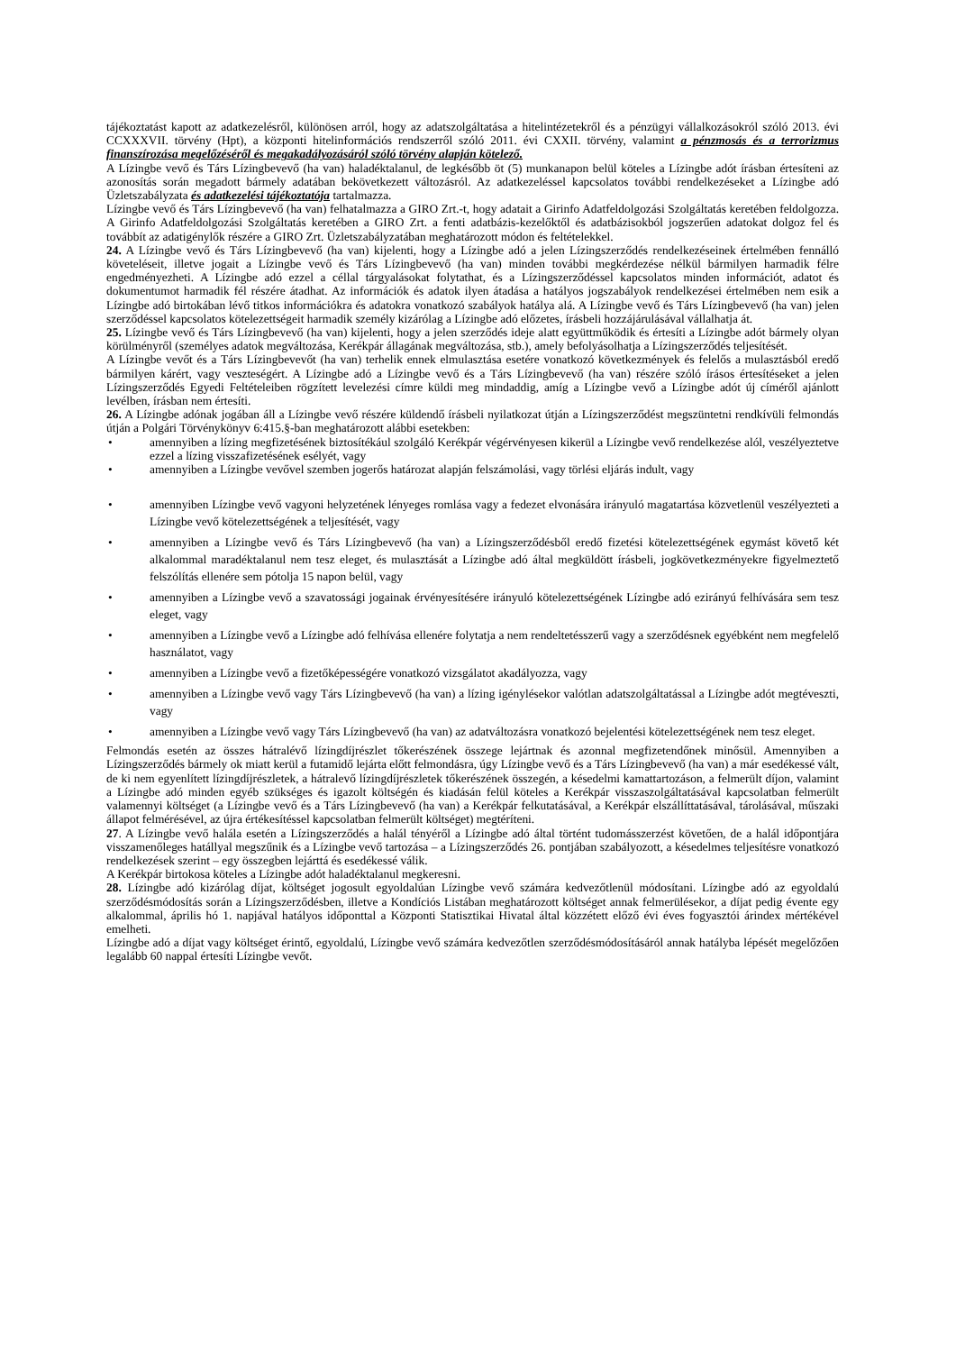tájékoztatást kapott az adatkezelésről, különösen arról, hogy az adatszolgáltatása a hitelintézetekről és a pénzügyi vállalkozásokról szóló 2013. évi CCXXXVII. törvény (Hpt), a központi hitelinformációs rendszerről szóló 2011. évi CXXII. törvény, valamint a pénzmosás és a terrorizmus finanszírozása megelőzéséről és megakadályozásáról szóló törvény alapján kötelező.
A Lízingbe vevő és Társ Lízingbevevő (ha van) haladéktalanul, de legkésőbb öt (5) munkanapon belül köteles a Lízingbe adót írásban értesíteni az azonosítás során megadott bármely adatában bekövetkezett változásról. Az adatkezeléssel kapcsolatos további rendelkezéseket a Lízingbe adó Üzletszabályzata és adatkezelési tájékoztatója tartalmazza.
Lízingbe vevő és Társ Lízingbevevő (ha van) felhatalmazza a GIRO Zrt.-t, hogy adatait a Girinfo Adatfeldolgozási Szolgáltatás keretében feldolgozza. A Girinfo Adatfeldolgozási Szolgáltatás keretében a GIRO Zrt. a fenti adatbázis-kezelőktől és adatbázisokból jogszerűen adatokat dolgoz fel és továbbít az adatigénylők részére a GIRO Zrt. Üzletszabályzatában meghatározott módon és feltételekkel.
24. A Lízingbe vevő és Társ Lízingbevevő (ha van) kijelenti, hogy a Lízingbe adó a jelen Lízingszerződés rendelkezéseinek értelmében fennálló követeléseit, illetve jogait a Lízingbe vevő és Társ Lízingbevevő (ha van) minden további megkérdezése nélkül bármilyen harmadik félre engedményezheti. A Lízingbe adó ezzel a céllal tárgyalásokat folytathat, és a Lízingszerződéssel kapcsolatos minden információt, adatot és dokumentumot harmadik fél részére átadhat. Az információk és adatok ilyen átadása a hatályos jogszabályok rendelkezései értelmében nem esik a Lízingbe adó birtokában lévő titkos információkra és adatokra vonatkozó szabályok hatálya alá. A Lízingbe vevő és Társ Lízingbevevő (ha van) jelen szerződéssel kapcsolatos kötelezettségeit harmadik személy kizárólag a Lízingbe adó előzetes, írásbeli hozzájárulásával vállalhatja át.
25. Lízingbe vevő és Társ Lízingbevevő (ha van) kijelenti, hogy a jelen szerződés ideje alatt együttműködik és értesíti a Lízingbe adót bármely olyan körülményről (személyes adatok megváltozása, Kerékpár állagának megváltozása, stb.), amely befolyásolhatja a Lízingszerződés teljesítését.
A Lízingbe vevőt és a Társ Lízingbevevőt (ha van) terhelik ennek elmulasztása esetére vonatkozó következmények és felelős a mulasztásból eredő bármilyen kárért, vagy veszteségért. A Lízingbe adó a Lízingbe vevő és a Társ Lízingbevevő (ha van) részére szóló írásos értesítéseket a jelen Lízingszerződés Egyedi Feltételeiben rögzített levelezési címre küldi meg mindaddig, amíg a Lízingbe vevő a Lízingbe adót új címéről ajánlott levélben, írásban nem értesíti.
26. A Lízingbe adónak jogában áll a Lízingbe vevő részére küldendő írásbeli nyilatkozat útján a Lízingszerződést megszüntetni rendkívüli felmondás útján a Polgári Törvénykönyv 6:415.§-ban meghatározott alábbi esetekben:
• amennyiben a lízing megfizetésének biztosítékául szolgáló Kerékpár végérvényesen kikerül a Lízingbe vevő rendelkezése alól, veszélyeztetve ezzel a lízing visszafizetésének esélyét, vagy
• amennyiben a Lízingbe vevővel szemben jogerős határozat alapján felszámolási, vagy törlési eljárás indult, vagy
• amennyiben Lízingbe vevő vagyoni helyzetének lényeges romlása vagy a fedezet elvonására irányuló magatartása közvetlenül veszélyezteti a Lízingbe vevő kötelezettségének a teljesítését, vagy
• amennyiben a Lízingbe vevő és Társ Lízingbevevő (ha van) a Lízingszerződésből eredő fizetési kötelezettségének egymást követő két alkalommal maradéktalanul nem tesz eleget, és mulasztását a Lízingbe adó által megküldött írásbeli, jogkövetkezményekre figyelmeztető felszólítás ellenére sem pótolja 15 napon belül, vagy
• amennyiben a Lízingbe vevő a szavatossági jogainak érvényesítésére irányuló kötelezettségének Lízingbe adó ezirányú felhívására sem tesz eleget, vagy
• amennyiben a Lízingbe vevő a Lízingbe adó felhívása ellenére folytatja a nem rendeltetésszerű vagy a szerződésnek egyébként nem megfelelő használatot, vagy
• amennyiben a Lízingbe vevő a fizetőképességére vonatkozó vizsgálatot akadályozza, vagy
• amennyiben a Lízingbe vevő vagy Társ Lízingbevevő (ha van) a lízing igénylésekor valótlan adatszolgáltatással a Lízingbe adót megtéveszti, vagy
• amennyiben a Lízingbe vevő vagy Társ Lízingbevevő (ha van) az adatváltozásra vonatkozó bejelentési kötelezettségének nem tesz eleget.
Felmondás esetén az összes hátralévő lízingdíjrészlet tőkerészének összege lejártnak és azonnal megfizetendőnek minősül. Amennyiben a Lízingszerződés bármely ok miatt kerül a futamidő lejárta előtt felmondásra, úgy Lízingbe vevő és a Társ Lízingbevevő (ha van) a már esedékessé vált, de ki nem egyenlített lízingdíjrészletek, a hátralevő lízingdíjrészletek tőkerészének összegén, a késedelmi kamattartozáson, a felmerült díjon, valamint a Lízingbe adó minden egyéb szükséges és igazolt költségén és kiadásán felül köteles a Kerékpár visszaszolgáltatásával kapcsolatban felmerült valamennyi költséget (a Lízingbe vevő és a Társ Lízingbevevő (ha van) a Kerékpár felkutatásával, a Kerékpár elszállíttatásával, tárolásával, műszaki állapot felmérésével, az újra értékesítéssel kapcsolatban felmerült költséget) megtéríteni.
27. A Lízingbe vevő halála esetén a Lízingszerződés a halál tényéről a Lízingbe adó által történt tudomásszerzést követően, de a halál időpontjára visszamenőleges hatállyal megszűnik és a Lízingbe vevő tartozása – a Lízingszerződés 26. pontjában szabályozott, a késedelmes teljesítésre vonatkozó rendelkezések szerint – egy összegben lejárttá és esedékessé válik.
A Kerékpár birtokosa köteles a Lízingbe adót haladéktalanul megkeresni.
28. Lízingbe adó kizárólag díjat, költséget jogosult egyoldalúan Lízingbe vevő számára kedvezőtlenül módosítani. Lízingbe adó az egyoldalú szerződésmódosítás során a Lízingszerződésben, illetve a Kondíciós Listában meghatározott költséget annak felmerülésekor, a díjat pedig évente egy alkalommal, április hó 1. napjával hatályos időponttal a Központi Statisztikai Hivatal által közzétett előző évi éves fogyasztói árindex mértékével emelheti.
Lízingbe adó a díjat vagy költséget érintő, egyoldalú, Lízingbe vevő számára kedvezőtlen szerződésmódosításáról annak hatályba lépését megelőzően legalább 60 nappal értesíti Lízingbe vevőt.